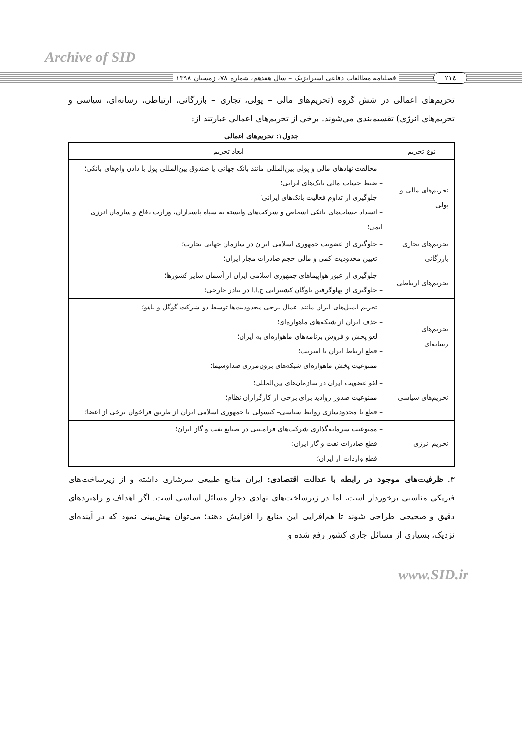Archive of SID
۲۱٤ فصلنامه مطالعات دفاعی استراتژیک – سال هفدهم، شماره ۷۸، زمستان ۱۳۹۸
تحریم‌های اعمالی در شش گروه (تحریم‌های مالی – پولی، تجاری – بازرگانی، ارتباطی، رسانه‌ای، سیاسی و تحریم‌های انرژی) تقسیم‌بندی می‌شوند. برخی از تحریم‌های اعمالی عبارتند از:
جدول۱: تحریم‌های اعمالی
| نوع تحریم | ابعاد تحریم |
| --- | --- |
| تحریم‌های مالی و پولی | – مخالفت نهادهای مالی و پولی بین‌المللی مانند بانک جهانی یا صندوق بین‌المللی پول با دادن وام‌های بانکی؛ – ضبط حساب مالی بانک‌های ایرانی؛ – جلوگیری از تداوم فعالیت بانک‌های ایرانی؛ – انسداد حساب‌های بانکی اشخاص و شرکت‌های وابسته به سپاه پاسداران، وزارت دفاع و سازمان انرژی اتمی؛ |
| تحریم‌های تجاری بازرگانی | – جلوگیری از عضویت جمهوری اسلامی ایران در سازمان جهانی تجارت؛ – تعیین محدودیت کمی و مالی حجم صادرات مجاز ایران؛ |
| تحریم‌های ارتباطی | – جلوگیری از عبور هواپیماهای جمهوری اسلامی ایران از آسمان سایر کشورها؛ – جلوگیری از پهلوگرفتن ناوگان کشتیرانی ج.ا.ا در بنادر خارجی؛ |
| تحریم‌های رسانه‌ای | – تحریم ایمیل‌های ایران مانند اعمال برخی محدودیت‌ها توسط دو شرکت گوگل و یاهو؛ – حذف ایران از شبکه‌های ماهواره‌ای؛ – لغو پخش و فروش برنامه‌های ماهواره‌ای به ایران؛ – قطع ارتباط ایران با اینترنت؛ – ممنوعیت پخش ماهواره‌ای شبکه‌های برون‌مرزی صداوسیما؛ |
| تحریم‌های سیاسی | – لغو عضویت ایران در سازمان‌های بین‌المللی؛ – ممنوعیت صدور روادید برای برخی از کارگزاران نظام؛ – قطع یا محدودسازی روابط سیاسی– کنسولی با جمهوری اسلامی ایران از طریق فراخوان برخی از اعضا؛ |
| تحریم انرژی | – ممنوعیت سرمایه‌گذاری شرکت‌های فراملیتی در صنایع نفت و گاز ایران؛ – قطع صادرات نفت و گاز ایران؛ – قطع واردات از ایران؛ |
۳. ظرفیت‌های موجود در رابطه با عدالت اقتصادی: ایران منابع طبیعی سرشاری داشته و از زیرساخت‌های فیزیکی مناسبی برخوردار است، اما در زیرساخت‌های نهادی دچار مسائل اساسی است. اگر اهداف و راهبردهای دقیق و صحیحی طراحی شوند تا هم‌افزایی این منابع را افزایش دهند؛ می‌توان پیش‌بینی نمود که در آینده‌ای نزدیک، بسیاری از مسائل جاری کشور رفع شده و
www.SID.ir